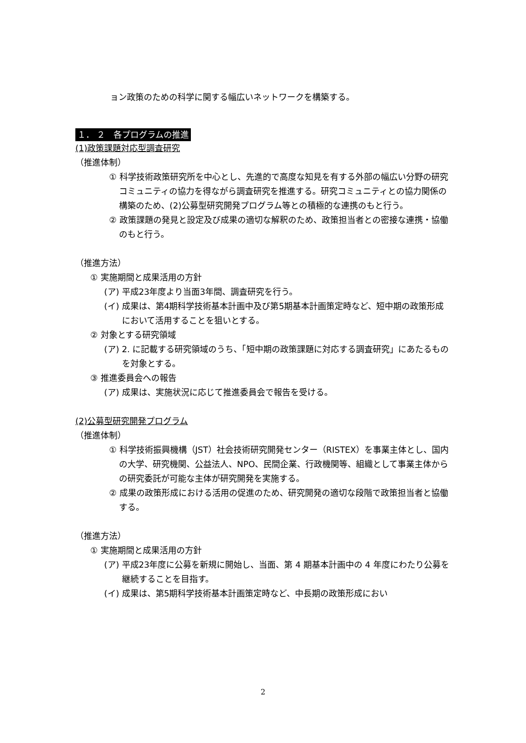ョン政策のための科学に関する幅広いネットワークを構築する。
１． ２　各プログラムの推進
(1)政策課題対応型調査研究
（推進体制）
① 科学技術政策研究所を中心とし、先進的で高度な知見を有する外部の幅広い分野の研究コミュニティの協力を得ながら調査研究を推進する。研究コミュニティとの協力関係の構築のため、(2)公募型研究開発プログラム等との積極的な連携のもと行う。
② 政策課題の発見と設定及び成果の適切な解釈のため、政策担当者との密接な連携・協働のもと行う。
（推進方法）
① 実施期間と成果活用の方針
(ア) 平成23年度より当面3年間、調査研究を行う。
(イ) 成果は、第4期科学技術基本計画中及び第5期基本計画策定時など、短中期の政策形成において活用することを狙いとする。
② 対象とする研究領域
(ア) 2. に記載する研究領域のうち、「短中期の政策課題に対応する調査研究」にあたるものを対象とする。
③ 推進委員会への報告
(ア) 成果は、実施状況に応じて推進委員会で報告を受ける。
(2)公募型研究開発プログラム
（推進体制）
① 科学技術振興機構（JST）社会技術研究開発センター（RISTEX）を事業主体とし、国内の大学、研究機関、公益法人、NPO、民間企業、行政機関等、組織として事業主体からの研究委託が可能な主体が研究開発を実施する。
② 成果の政策形成における活用の促進のため、研究開発の適切な段階で政策担当者と協働する。
（推進方法）
① 実施期間と成果活用の方針
(ア) 平成23年度に公募を新規に開始し、当面、第 4 期基本計画中の 4 年度にわたり公募を継続することを目指す。
(イ) 成果は、第5期科学技術基本計画策定時など、中長期の政策形成におい
2